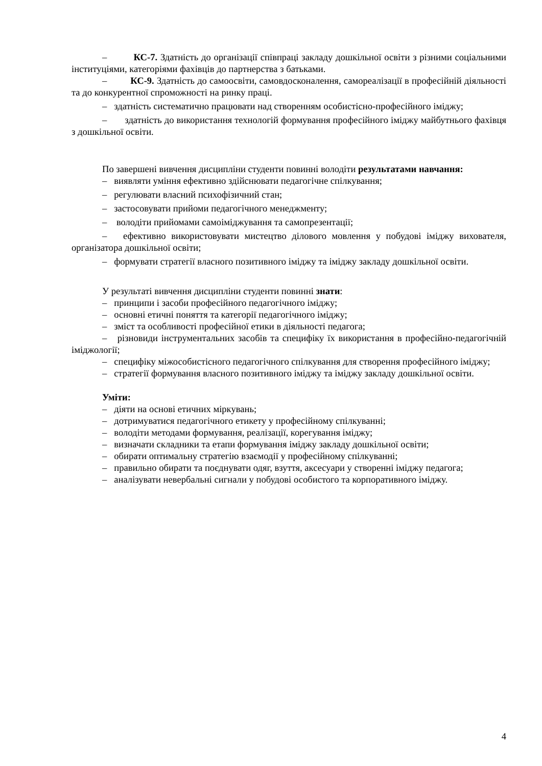– КС-7. Здатність до організації співпраці закладу дошкільної освіти з різними соціальними інституціями, категоріями фахівців до партнерства з батьками.
– КС-9. Здатність до самоосвіти, самовдосконалення, самореалізації в професійній діяльності та до конкурентної спроможності на ринку праці.
– здатність систематично працювати над створенням особистісно-професійного іміджу;
– здатність до використання технологій формування професійного іміджу майбутнього фахівця з дошкільної освіти.
По завершені вивчення дисципліни студенти повинні володіти результатами навчання:
– виявляти уміння ефективно здійснювати педагогічне спілкування;
– регулювати власний психофізичний стан;
– застосовувати прийоми педагогічного менеджменту;
– володіти прийомами самоіміджування та самопрезентації;
– ефективно використовувати мистецтво ділового мовлення у побудові іміджу вихователя, організатора дошкільної освіти;
– формувати стратегії власного позитивного іміджу та іміджу закладу дошкільної освіти.
У результаті вивчення дисципліни студенти повинні знати:
– принципи і засоби професійного педагогічного іміджу;
– основні етичні поняття та категорії педагогічного іміджу;
– зміст та особливості професійної етики в діяльності педагога;
– різновиди інструментальних засобів та специфіку їх використання в професійно-педагогічній іміджології;
– специфіку міжособистісного педагогічного спілкування для створення професійного іміджу;
– стратегії формування власного позитивного іміджу та іміджу закладу дошкільної освіти.
Уміти:
– діяти на основі етичних міркувань;
– дотримуватися педагогічного етикету у професійному спілкуванні;
– володіти методами формування, реалізації, корегування іміджу;
– визначати складники та етапи формування іміджу закладу дошкільної освіти;
– обирати оптимальну стратегію взаємодії у професійному спілкуванні;
– правильно обирати та поєднувати одяг, взуття, аксесуари у створенні іміджу педагога;
– аналізувати невербальні сигнали у побудові особистого та корпоративного іміджу.
4